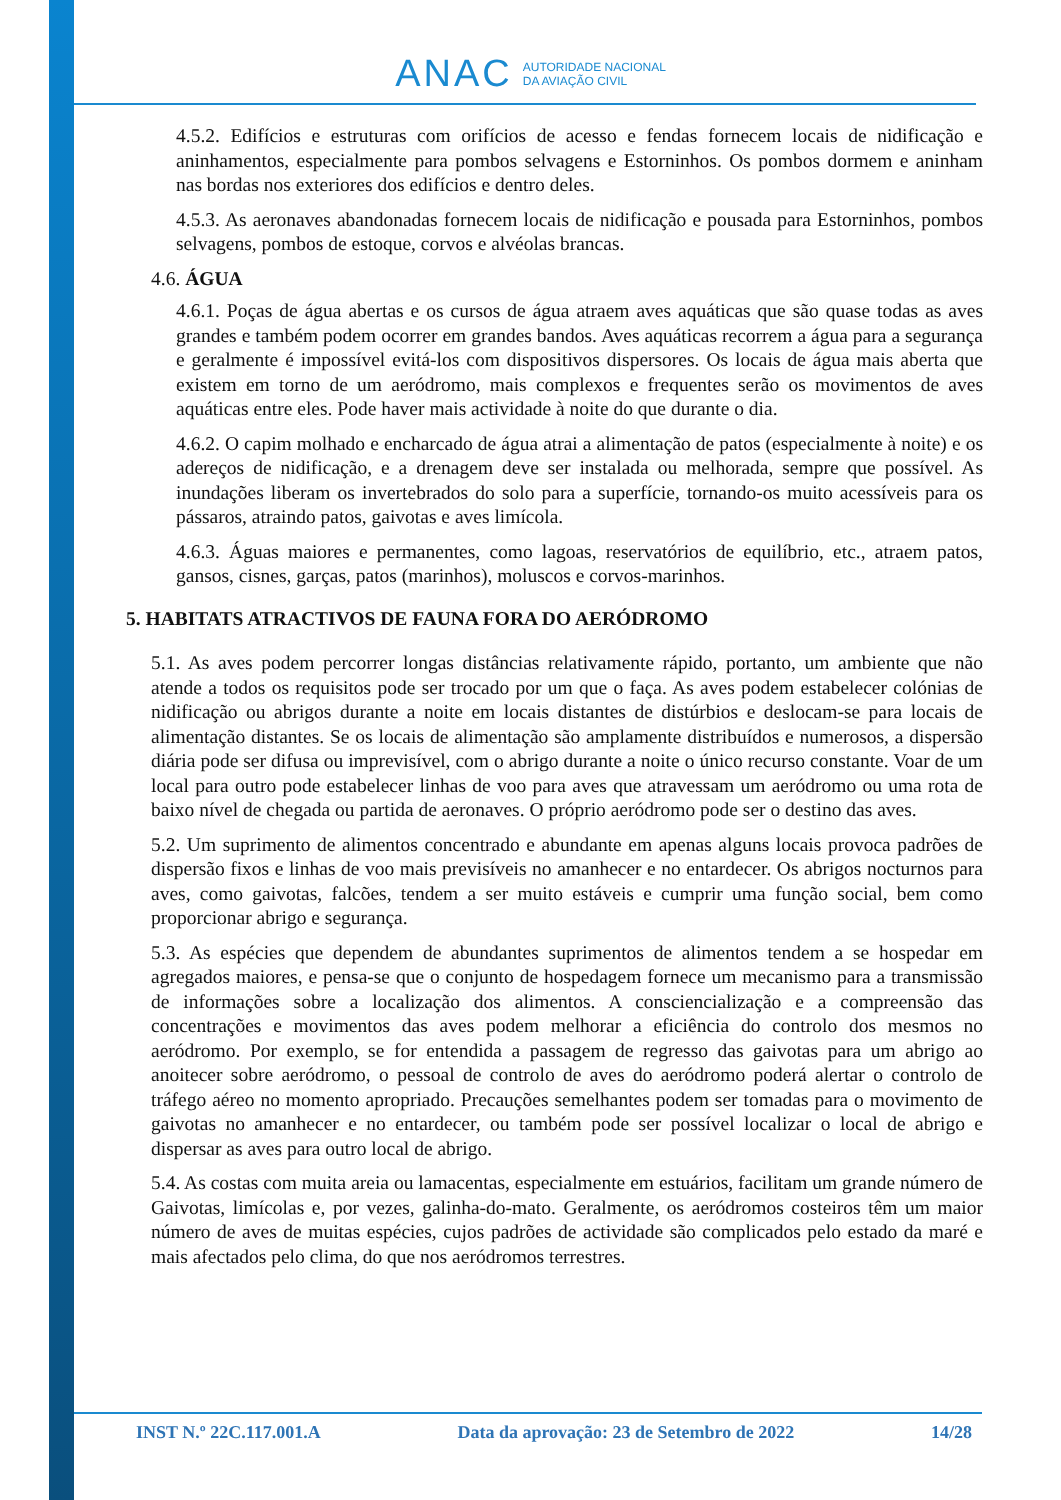ANAC AUTORIDADE NACIONAL
DA AVIAÇÃO CIVIL
4.5.2. Edifícios e estruturas com orifícios de acesso e fendas fornecem locais de nidificação e aninhamentos, especialmente para pombos selvagens e Estorninhos. Os pombos dormem e aninham nas bordas nos exteriores dos edifícios e dentro deles.
4.5.3. As aeronaves abandonadas fornecem locais de nidificação e pousada para Estorninhos, pombos selvagens, pombos de estoque, corvos e alvéolas brancas.
4.6. ÁGUA
4.6.1. Poças de água abertas e os cursos de água atraem aves aquáticas que são quase todas as aves grandes e também podem ocorrer em grandes bandos. Aves aquáticas recorrem a água para a segurança e geralmente é impossível evitá-los com dispositivos dispersores. Os locais de água mais aberta que existem em torno de um aeródromo, mais complexos e frequentes serão os movimentos de aves aquáticas entre eles. Pode haver mais actividade à noite do que durante o dia.
4.6.2. O capim molhado e encharcado de água atrai a alimentação de patos (especialmente à noite) e os adereços de nidificação, e a drenagem deve ser instalada ou melhorada, sempre que possível. As inundações liberam os invertebrados do solo para a superfície, tornando-os muito acessíveis para os pássaros, atraindo patos, gaivotas e aves limícola.
4.6.3. Águas maiores e permanentes, como lagoas, reservatórios de equilíbrio, etc., atraem patos, gansos, cisnes, garças, patos (marinhos), moluscos e corvos-marinhos.
5. HABITATS ATRACTIVOS DE FAUNA FORA DO AERÓDROMO
5.1. As aves podem percorrer longas distâncias relativamente rápido, portanto, um ambiente que não atende a todos os requisitos pode ser trocado por um que o faça. As aves podem estabelecer colónias de nidificação ou abrigos durante a noite em locais distantes de distúrbios e deslocam-se para locais de alimentação distantes. Se os locais de alimentação são amplamente distribuídos e numerosos, a dispersão diária pode ser difusa ou imprevisível, com o abrigo durante a noite o único recurso constante. Voar de um local para outro pode estabelecer linhas de voo para aves que atravessam um aeródromo ou uma rota de baixo nível de chegada ou partida de aeronaves. O próprio aeródromo pode ser o destino das aves.
5.2. Um suprimento de alimentos concentrado e abundante em apenas alguns locais provoca padrões de dispersão fixos e linhas de voo mais previsíveis no amanhecer e no entardecer. Os abrigos nocturnos para aves, como gaivotas, falcões, tendem a ser muito estáveis e cumprir uma função social, bem como proporcionar abrigo e segurança.
5.3. As espécies que dependem de abundantes suprimentos de alimentos tendem a se hospedar em agregados maiores, e pensa-se que o conjunto de hospedagem fornece um mecanismo para a transmissão de informações sobre a localização dos alimentos. A consciencialização e a compreensão das concentrações e movimentos das aves podem melhorar a eficiência do controlo dos mesmos no aeródromo. Por exemplo, se for entendida a passagem de regresso das gaivotas para um abrigo ao anoitecer sobre aeródromo, o pessoal de controlo de aves do aeródromo poderá alertar o controlo de tráfego aéreo no momento apropriado. Precauções semelhantes podem ser tomadas para o movimento de gaivotas no amanhecer e no entardecer, ou também pode ser possível localizar o local de abrigo e dispersar as aves para outro local de abrigo.
5.4. As costas com muita areia ou lamacentas, especialmente em estuários, facilitam um grande número de Gaivotas, limícolas e, por vezes, galinha-do-mato. Geralmente, os aeródromos costeiros têm um maior número de aves de muitas espécies, cujos padrões de actividade são complicados pelo estado da maré e mais afectados pelo clima, do que nos aeródromos terrestres.
INST N.º 22C.117.001.A Data da aprovação: 23 de Setembro de 2022 14/28